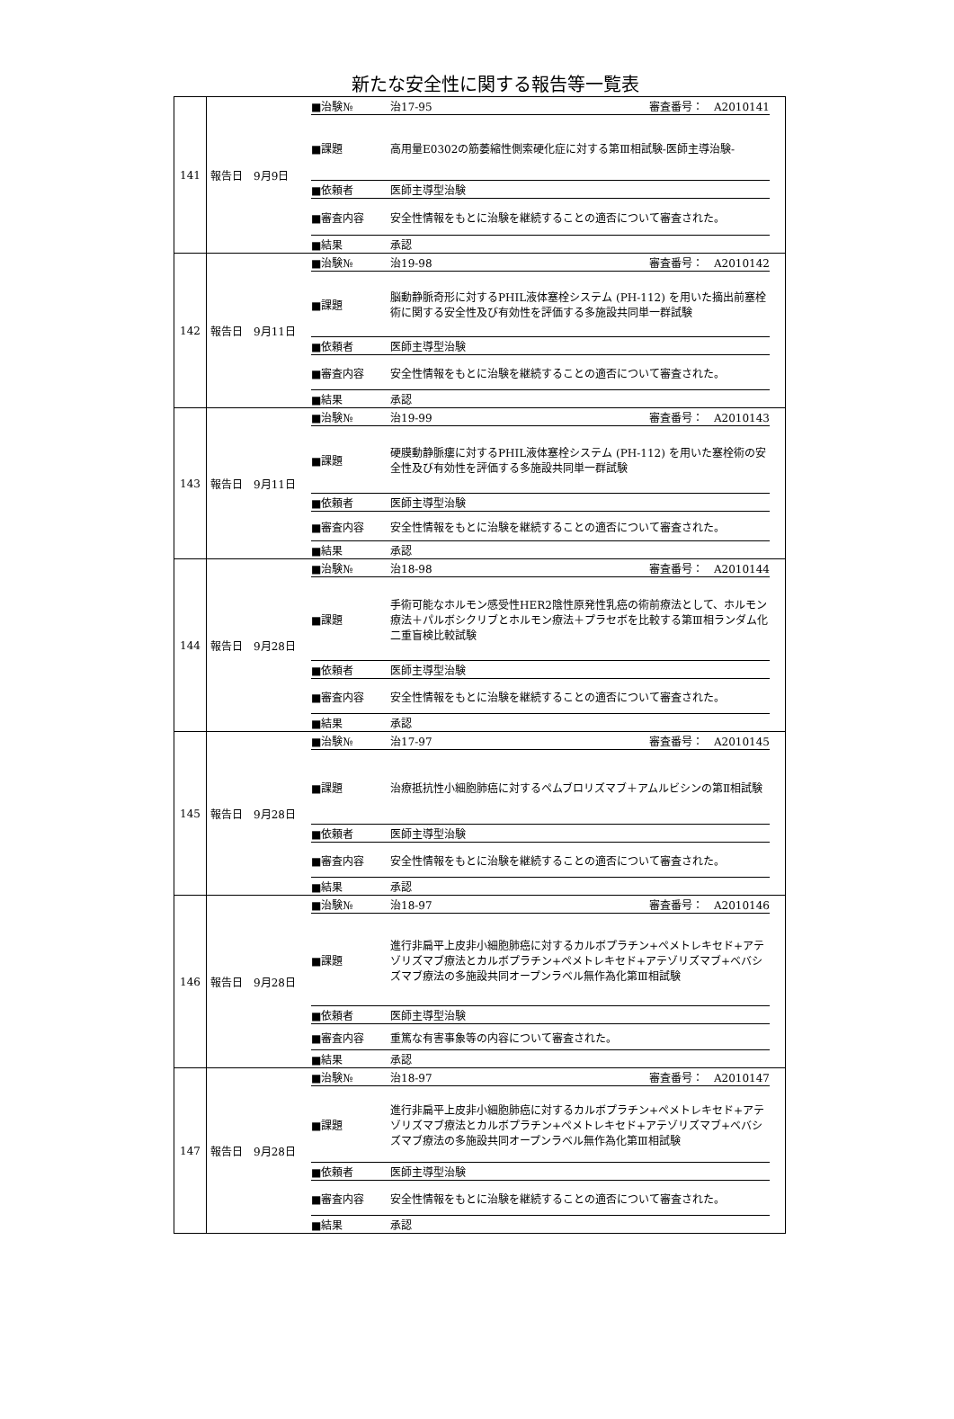新たな安全性に関する報告等一覧表
| 141 | 報告日 9月9日 / ■治験№ / 治17-95 / 審査番号： A2010141 / / ■課題 / 高用量E0302の筋萎縮性側索硬化症に対する第Ⅲ相試験-医師主導治験- / / / ■依頼者 / 医師主導型治験 / / / ■審査内容 / 安全性情報をもとに治験を継続することの適否について審査された。 / / / ■結果 / 承認 / / |
| 142 | 報告日 9月11日 / ■治験№ / 治19-98 / 審査番号： A2010142 / / ■課題 / 脳動静脈奇形に対するPHIL液体塞栓システム (PH-112) を用いた摘出前塞栓術に関する安全性及び有効性を評価する多施設共同単一群試験 / / / ■依頼者 / 医師主導型治験 / / / ■審査内容 / 安全性情報をもとに治験を継続することの適否について審査された。 / / / ■結果 / 承認 / / |
| 143 | 報告日 9月11日 / ■治験№ / 治19-99 / 審査番号： A2010143 / / ■課題 / 硬膜動静脈瘻に対するPHIL液体塞栓システム (PH-112) を用いた塞栓術の安全性及び有効性を評価する多施設共同単一群試験 / / / ■依頼者 / 医師主導型治験 / / / ■審査内容 / 安全性情報をもとに治験を継続することの適否について審査された。 / / / ■結果 / 承認 / / |
| 144 | 報告日 9月28日 / ■治験№ / 治18-98 / 審査番号： A2010144 / / ■課題 / 手術可能なホルモン感受性HER2陰性原発性乳癌の術前療法として、ホルモン療法＋パルボシクリブとホルモン療法＋プラセボを比較する第Ⅲ相ランダム化二重盲検比較試験 / / / ■依頼者 / 医師主導型治験 / / / ■審査内容 / 安全性情報をもとに治験を継続することの適否について審査された。 / / / ■結果 / 承認 / / |
| 145 | 報告日 9月28日 / ■治験№ / 治17-97 / 審査番号： A2010145 / / ■課題 / 治療抵抗性小細胞肺癌に対するペムブロリズマブ＋アムルビシンの第Ⅱ相試験 / / / ■依頼者 / 医師主導型治験 / / / ■審査内容 / 安全性情報をもとに治験を継続することの適否について審査された。 / / / ■結果 / 承認 / / |
| 146 | 報告日 9月28日 / ■治験№ / 治18-97 / 審査番号： A2010146 / / ■課題 / 進行非扁平上皮非小細胞肺癌に対するカルボプラチン+ペメトレキセド+アテゾリズマブ療法とカルボプラチン+ペメトレキセド+アテゾリズマブ+ベバシズマブ療法の多施設共同オープンラベル無作為化第Ⅲ相試験 / / / ■依頼者 / 医師主導型治験 / / / ■審査内容 / 重篤な有害事象等の内容について審査された。 / / / ■結果 / 承認 / / |
| 147 | 報告日 9月28日 / ■治験№ / 治18-97 / 審査番号： A2010147 / / ■課題 / 進行非扁平上皮非小細胞肺癌に対するカルボプラチン+ペメトレキセド+アテゾリズマブ療法とカルボプラチン+ペメトレキセド+アテゾリズマブ+ベバシズマブ療法の多施設共同オープンラベル無作為化第Ⅲ相試験 / / / ■依頼者 / 医師主導型治験 / / / ■審査内容 / 安全性情報をもとに治験を継続することの適否について審査された。 / / / ■結果 / 承認 / / |